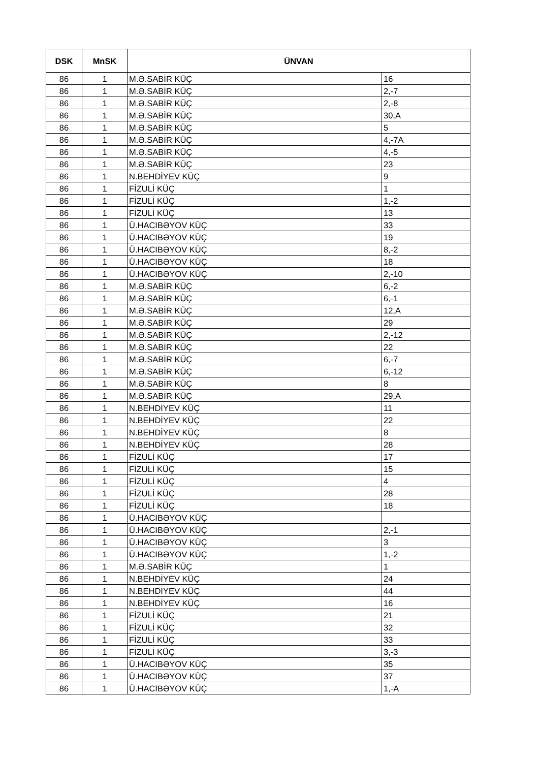| DSK | MnSK | ÜNVAN | |
| --- | --- | --- | --- |
| 86 | 1 | M.Ə.SABİR KÜÇ | 16 |
| 86 | 1 | M.Ə.SABİR KÜÇ | 2,-7 |
| 86 | 1 | M.Ə.SABİR KÜÇ | 2,-8 |
| 86 | 1 | M.Ə.SABİR KÜÇ | 30,A |
| 86 | 1 | M.Ə.SABİR KÜÇ | 5 |
| 86 | 1 | M.Ə.SABİR KÜÇ | 4,-7A |
| 86 | 1 | M.Ə.SABİR KÜÇ | 4,-5 |
| 86 | 1 | M.Ə.SABİR KÜÇ | 23 |
| 86 | 1 | N.BEHDİYEV KÜÇ | 9 |
| 86 | 1 | FİZULİ KÜÇ | 1 |
| 86 | 1 | FİZULİ KÜÇ | 1,-2 |
| 86 | 1 | FİZULİ KÜÇ | 13 |
| 86 | 1 | Ü.HACIBƏYOV KÜÇ | 33 |
| 86 | 1 | Ü.HACIBƏYOV KÜÇ | 19 |
| 86 | 1 | Ü.HACIBƏYOV KÜÇ | 8,-2 |
| 86 | 1 | Ü.HACIBƏYOV KÜÇ | 18 |
| 86 | 1 | Ü.HACIBƏYOV KÜÇ | 2,-10 |
| 86 | 1 | M.Ə.SABİR KÜÇ | 6,-2 |
| 86 | 1 | M.Ə.SABİR KÜÇ | 6,-1 |
| 86 | 1 | M.Ə.SABİR KÜÇ | 12,A |
| 86 | 1 | M.Ə.SABİR KÜÇ | 29 |
| 86 | 1 | M.Ə.SABİR KÜÇ | 2,-12 |
| 86 | 1 | M.Ə.SABİR KÜÇ | 22 |
| 86 | 1 | M.Ə.SABİR KÜÇ | 6,-7 |
| 86 | 1 | M.Ə.SABİR KÜÇ | 6,-12 |
| 86 | 1 | M.Ə.SABİR KÜÇ | 8 |
| 86 | 1 | M.Ə.SABİR KÜÇ | 29,A |
| 86 | 1 | N.BEHDİYEV KÜÇ | 11 |
| 86 | 1 | N.BEHDİYEV KÜÇ | 22 |
| 86 | 1 | N.BEHDİYEV KÜÇ | 8 |
| 86 | 1 | N.BEHDİYEV KÜÇ | 28 |
| 86 | 1 | FİZULİ KÜÇ | 17 |
| 86 | 1 | FİZULİ KÜÇ | 15 |
| 86 | 1 | FİZULİ KÜÇ | 4 |
| 86 | 1 | FİZULİ KÜÇ | 28 |
| 86 | 1 | FİZULİ KÜÇ | 18 |
| 86 | 1 | Ü.HACIBƏYOV KÜÇ | |
| 86 | 1 | Ü.HACIBƏYOV KÜÇ | 2,-1 |
| 86 | 1 | Ü.HACIBƏYOV KÜÇ | 3 |
| 86 | 1 | Ü.HACIBƏYOV KÜÇ | 1,-2 |
| 86 | 1 | M.Ə.SABİR KÜÇ | 1 |
| 86 | 1 | N.BEHDİYEV KÜÇ | 24 |
| 86 | 1 | N.BEHDİYEV KÜÇ | 44 |
| 86 | 1 | N.BEHDİYEV KÜÇ | 16 |
| 86 | 1 | FİZULİ KÜÇ | 21 |
| 86 | 1 | FİZULİ KÜÇ | 32 |
| 86 | 1 | FİZULİ KÜÇ | 33 |
| 86 | 1 | FİZULİ KÜÇ | 3,-3 |
| 86 | 1 | Ü.HACIBƏYOV KÜÇ | 35 |
| 86 | 1 | Ü.HACIBƏYOV KÜÇ | 37 |
| 86 | 1 | Ü.HACIBƏYOV KÜÇ | 1,-A |